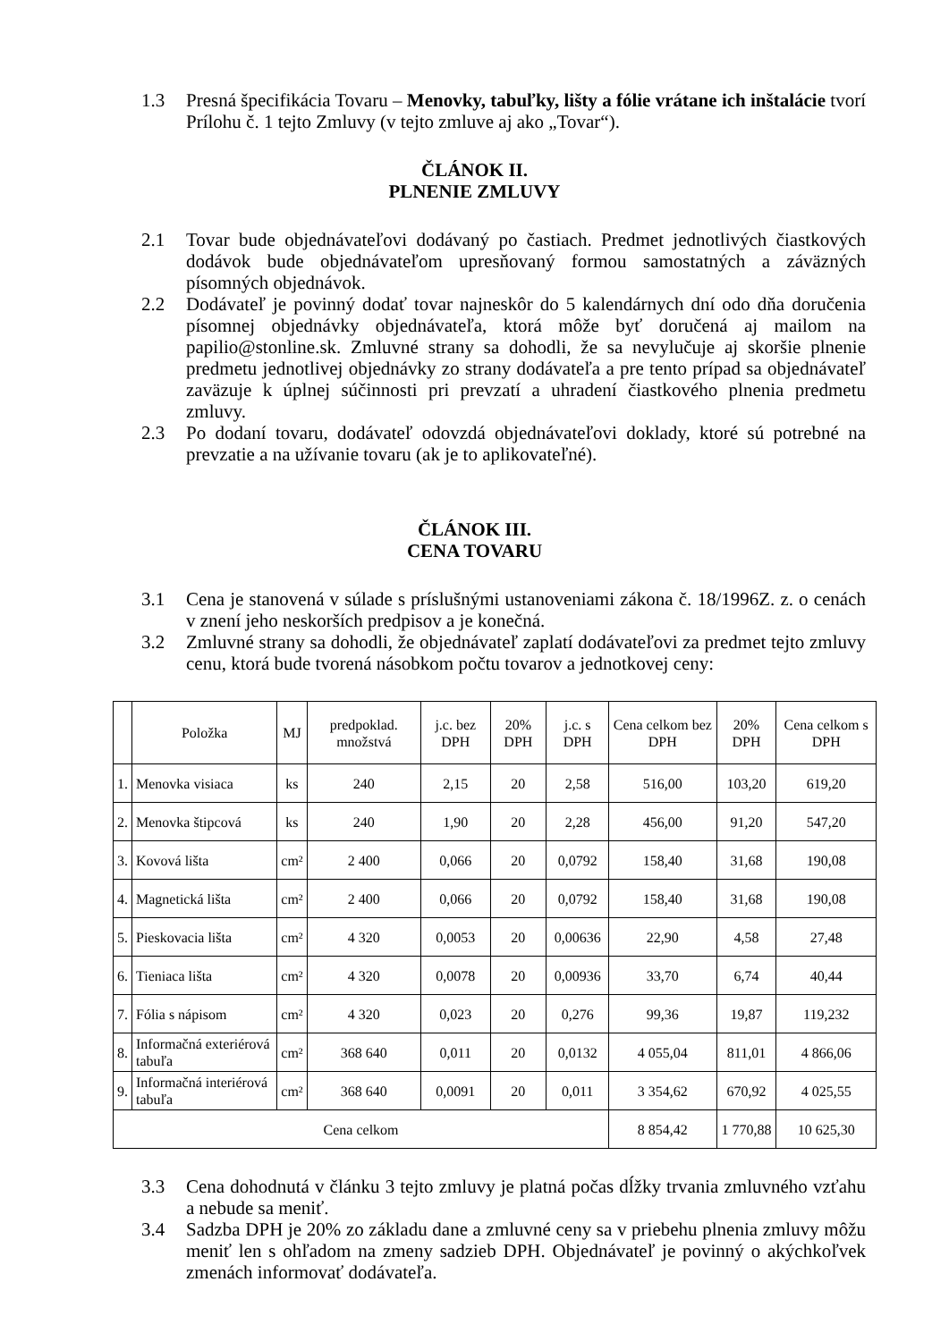1.3 Presná špecifikácia Tovaru – Menovky, tabuľky, lišty a fólie vrátane ich inštalácie tvorí Prílohu č. 1 tejto Zmluvy (v tejto zmluve aj ako „Tovar“).
ČLÁNOK II.
PLNENIE ZMLUVY
2.1 Tovar bude objednávateľovi dodávaný po častiach. Predmet jednotlivých čiastkových dodávok bude objednávateľom upresňovaný formou samostatných a záväzných písomných objednávok.
2.2 Dodávateľ je povinný dodať tovar najneskôr do 5 kalendárnych dní odo dňa doručenia písomnej objednávky objednávateľa, ktorá môže byť doručená aj mailom na papilio@stonline.sk. Zmluvné strany sa dohodli, že sa nevylučuje aj skoršie plnenie predmetu jednotlivej objednávky zo strany dodávateľa a pre tento prípad sa objednávateľ zaväzuje k úplnej súčinnosti pri prevzatí a uhradení čiastkového plnenia predmetu zmluvy.
2.3 Po dodaní tovaru, dodávateľ odovzdá objednávateľovi doklady, ktoré sú potrebné na prevzatie a na užívanie tovaru (ak je to aplikovateľné).
ČLÁNOK III.
CENA TOVARU
3.1 Cena je stanovená v súlade s príslušnými ustanoveniami zákona č. 18/1996Z. z. o cenách v znení jeho neskorších predpisov a je konečná.
3.2 Zmluvné strany sa dohodli, že objednávateľ zaplatí dodávateľovi za predmet tejto zmluvy cenu, ktorá bude tvorená násobkom počtu tovarov a jednotkovej ceny:
| | Položka | MJ | predpoklad. množstvá | j.c. bez DPH | 20% DPH | j.c. s DPH | Cena celkom bez DPH | 20% DPH | Cena celkom s DPH |
| --- | --- | --- | --- | --- | --- | --- | --- | --- | --- |
| 1. | Menovka visiaca | ks | 240 | 2,15 | 20 | 2,58 | 516,00 | 103,20 | 619,20 |
| 2. | Menovka štipcová | ks | 240 | 1,90 | 20 | 2,28 | 456,00 | 91,20 | 547,20 |
| 3. | Kovová lišta | cm² | 2 400 | 0,066 | 20 | 0,0792 | 158,40 | 31,68 | 190,08 |
| 4. | Magnetická lišta | cm² | 2 400 | 0,066 | 20 | 0,0792 | 158,40 | 31,68 | 190,08 |
| 5. | Pieskovacia lišta | cm² | 4 320 | 0,0053 | 20 | 0,00636 | 22,90 | 4,58 | 27,48 |
| 6. | Tieniaca lišta | cm² | 4 320 | 0,0078 | 20 | 0,00936 | 33,70 | 6,74 | 40,44 |
| 7. | Fólia s nápisom | cm² | 4 320 | 0,023 | 20 | 0,276 | 99,36 | 19,87 | 119,232 |
| 8. | Informačná exteriérová tabuľa | cm² | 368 640 | 0,011 | 20 | 0,0132 | 4 055,04 | 811,01 | 4 866,06 |
| 9. | Informačná interiérová tabuľa | cm² | 368 640 | 0,0091 | 20 | 0,011 | 3 354,62 | 670,92 | 4 025,55 |
| Cena celkom | | | | | | | 8 854,42 | 1 770,88 | 10 625,30 |
3.3 Cena dohodnutá v článku 3 tejto zmluvy je platná počas dĺžky trvania zmluvného vzťahu a nebude sa meniť.
3.4 Sadzba DPH je 20% zo základu dane a zmluvné ceny sa v priebehu plnenia zmluvy môžu meniť len s ohľadom na zmeny sadzieb DPH. Objednávateľ je povinný o akýchkoľvek zmenách informovať dodávateľa.